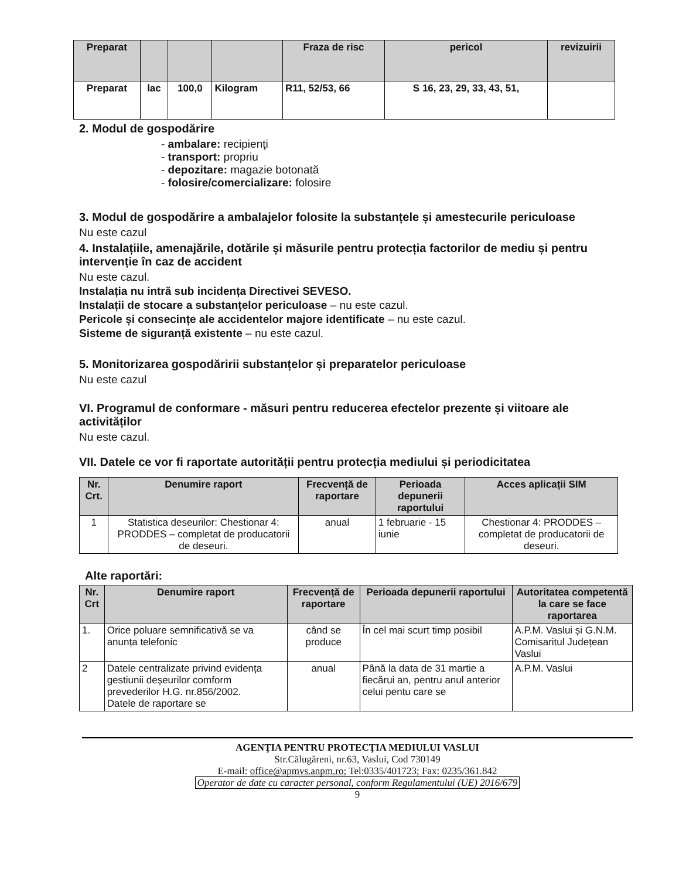| Preparat | | | | Fraza de risc | pericol | revizuirii |
| --- | --- | --- | --- | --- | --- | --- |
| Preparat | lac | 100,0 | Kilogram | R11, 52/53, 66 | S 16, 23, 29, 33, 43, 51, | |
2. Modul de gospodărire
- ambalare: recipienţi
- transport: propriu
- depozitare: magazie botonată
- folosire/comercializare: folosire
3. Modul de gospodărire a ambalajelor folosite la substanțele și amestecurile periculoase
Nu este cazul
4. Instalațiile, amenajările, dotările și măsurile pentru protecția factorilor de mediu și pentru intervenție în caz de accident
Nu este cazul.
Instalația nu intră sub incidența Directivei SEVESO.
Instalații de stocare a substanțelor periculoase – nu este cazul.
Pericole și consecințe ale accidentelor majore identificate – nu este cazul.
Sisteme de siguranță existente – nu este cazul.
5. Monitorizarea gospodăririi substanțelor și preparatelor periculoase
Nu este cazul
VI. Programul de conformare - măsuri pentru reducerea efectelor prezente și viitoare ale activităților
Nu este cazul.
VII. Datele ce vor fi raportate autorității pentru protecția mediului și periodicitatea
| Nr. Crt. | Denumire raport | Frecvență de raportare | Perioada depunerii raportului | Acces aplicații SIM |
| --- | --- | --- | --- | --- |
| 1 | Statistica deseurilor: Chestionar 4: PRODDES – completat de producatorii de deseuri. | anual | 1 februarie - 15 iunie | Chestionar 4: PRODDES – completat de producatorii de deseuri. |
Alte raportări:
| Nr. Crt | Denumire raport | Frecvență de raportare | Perioada depunerii raportului | Autoritatea competentă la care se face raportarea |
| --- | --- | --- | --- | --- |
| 1. | Orice poluare semnificativă se va anunța telefonic | când se produce | În cel mai scurt timp posibil | A.P.M. Vaslui și G.N.M. Comisaritul Județean Vaslui |
| 2 | Datele centralizate privind evidența gestiunii deșeurilor comform prevederilor H.G. nr.856/2002. Datele de raportare se | anual | Până la data de 31 martie a fiecărui an, pentru anul anterior celui pentu care se | A.P.M. Vaslui |
AGENŢIA PENTRU PROTECŢIA MEDIULUI VASLUI
Str.Călugăreni, nr.63, Vaslui, Cod 730149
E-mail: office@apmvs.anpm.ro; Tel:0335/401723; Fax: 0235/361.842
Operator de date cu caracter personal, conform Regulamentului (UE) 2016/679
9